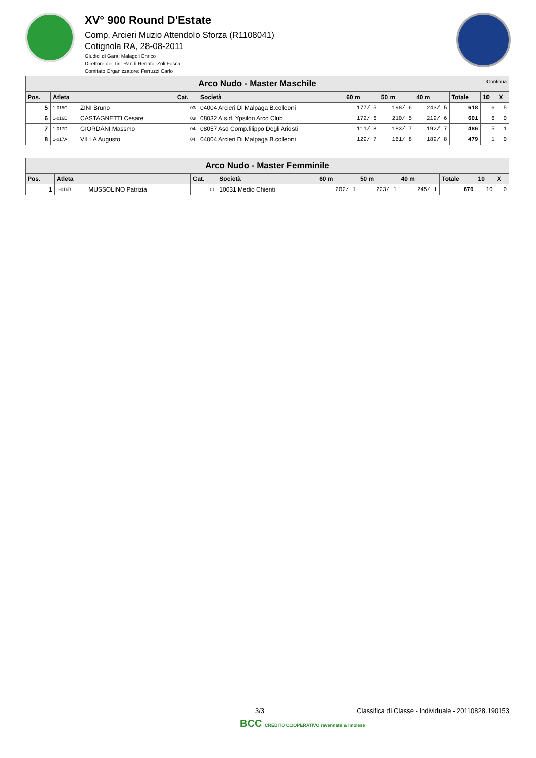XV° 900 Round D'Estate
Comp. Arcieri Muzio Attendolo Sforza (R1108041)
Cotignola RA, 28-08-2011
Giudici di Gara: Malagoli Enrico
Direttore dei Tiri: Randi Renato, Zoli Fosca
Comitato Organizzatore: Ferruzzi Carlo
| Arco Nudo - Master Maschile Continua | | | | | | | | | | |
| --- | --- | --- | --- | --- | --- | --- | --- | --- | --- | --- |
| Pos. | Atleta | | Cat. | Società | 60 m | 50 m | 40 m | Totale | 10 | X |
| 5 | 1-015C | ZINI Bruno | 03 | 04004 Arcieri Di Malpaga B.colleoni | 177/ 5 | 198/ 6 | 243/ 5 | 618 | 6 | 5 |
| 6 | 1-016D | CASTAGNETTI Cesare | 03 | 08032 A.s.d. Ypsilon Arco Club | 172/ 6 | 210/ 5 | 219/ 6 | 601 | 6 | 0 |
| 7 | 1-017D | GIORDANI Massmo | 04 | 08057 Asd Comp.filippo Degli Ariosti | 111/ 8 | 183/ 7 | 192/ 7 | 486 | 5 | 1 |
| 8 | 1-017A | VILLA Augusto | 04 | 04004 Arcieri Di Malpaga B.colleoni | 129/ 7 | 161/ 8 | 189/ 8 | 479 | 1 | 0 |
| Arco Nudo - Master Femminile | | | | | | | | | | |
| --- | --- | --- | --- | --- | --- | --- | --- | --- | --- | --- |
| Pos. | Atleta | | Cat. | Società | 60 m | 50 m | 40 m | Totale | 10 | X |
| 1 | 1-016B | MUSSOLINO Patrizia | 01 | 10031 Medio Chienti | 202/ 1 | 223/ 1 | 245/ 1 | 670 | 10 | 0 |
3/3 Classifica di Classe - Individuale - 20110828.190153
BCC CREDITO COOPERATIVO ravennate & imolese